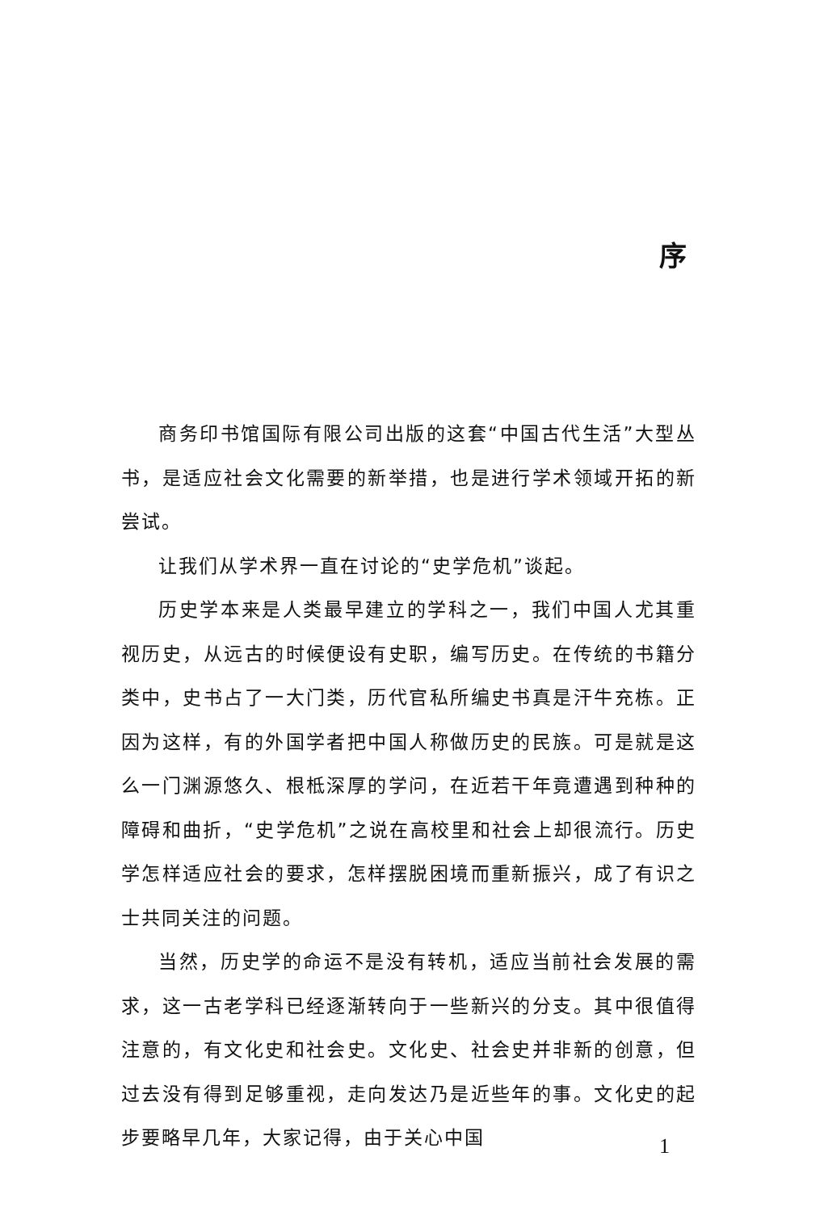序
商务印书馆国际有限公司出版的这套“中国古代生活”大型丛书，是适应社会文化需要的新举措，也是进行学术领域开拓的新尝试。
让我们从学术界一直在讨论的“史学危机”谈起。
历史学本来是人类最早建立的学科之一，我们中国人尤其重视历史，从远古的时候便设有史职，编写历史。在传统的书籍分类中，史书占了一大门类，历代官私所编史书真是汗牛充栋。正因为这样，有的外国学者把中国人称做历史的民族。可是就是这么一门渊源悠久、根柢深厚的学问，在近若干年竟遭遇到种种的障碍和曲折，“史学危机”之说在高校里和社会上却很流行。历史学怎样适应社会的要求，怎样摆脱困境而重新振兴，成了有识之士共同关注的问题。
当然，历史学的命运不是没有转机，适应当前社会发展的需求，这一古老学科已经逐渐转向于一些新兴的分支。其中很值得注意的，有文化史和社会史。文化史、社会史并非新的创意，但过去没有得到足够重视，走向发达乃是近些年的事。文化史的起步要略早几年，大家记得，由于关心中国
1